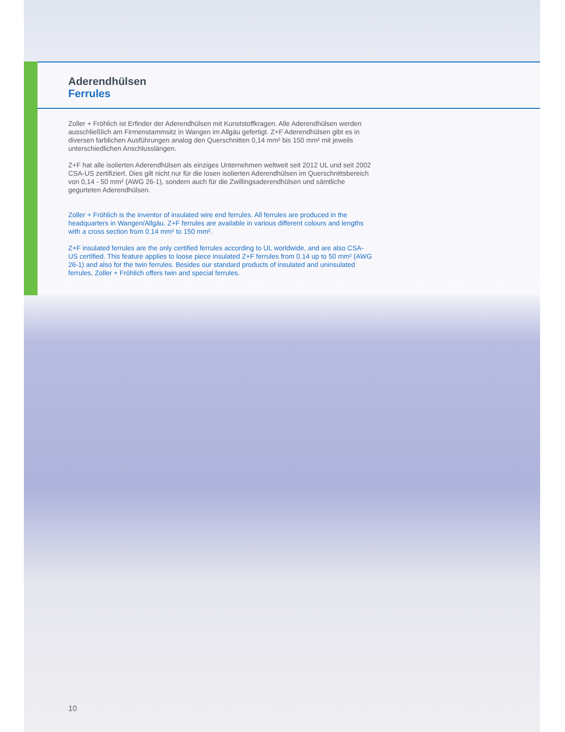Aderendhülsen
Ferrules
Zoller + Fröhlich ist Erfinder der Aderendhülsen mit Kunststoffkragen. Alle Aderendhülsen werden ausschließlich am Firmenstammsitz in Wangen im Allgäu gefertigt. Z+F Aderend­hülsen gibt es in diversen farblichen Ausführungen analog den Querschnitten 0,14 mm² bis 150 mm² mit jeweils unterschiedlichen Anschlusslängen.
Z+F hat alle isolierten Aderendhülsen als einziges Unternehmen weltweit seit 2012 UL und seit 2002 CSA-US zertifiziert. Dies gilt nicht nur für die losen isolierten Aderendhülsen im Querschnittsbereich von 0,14 - 50 mm² (AWG 26-1), sondern auch für die Zwillingsade­rendhülsen und sämtliche gegurteten Aderendhülsen.
Zoller + Fröhlich is the inventor of insulated wire end ferrules. All ferrules are produced in the headquarters in Wangen/Allgäu. Z+F ferrules are available in various different colours and lengths with a cross section from 0.14 mm² to 150 mm².
Z+F insulated ferrules are the only certified ferrules according to UL worldwide, and are also CSA-US certified. This feature applies to loose piece insulated Z+F ferrules from 0.14 up to 50 mm² (AWG 26-1) and also for the twin ferrules. Besides our standard products of insulated and uninsulated ferrules, Zoller + Fröhlich offers twin and special ferrules.
10